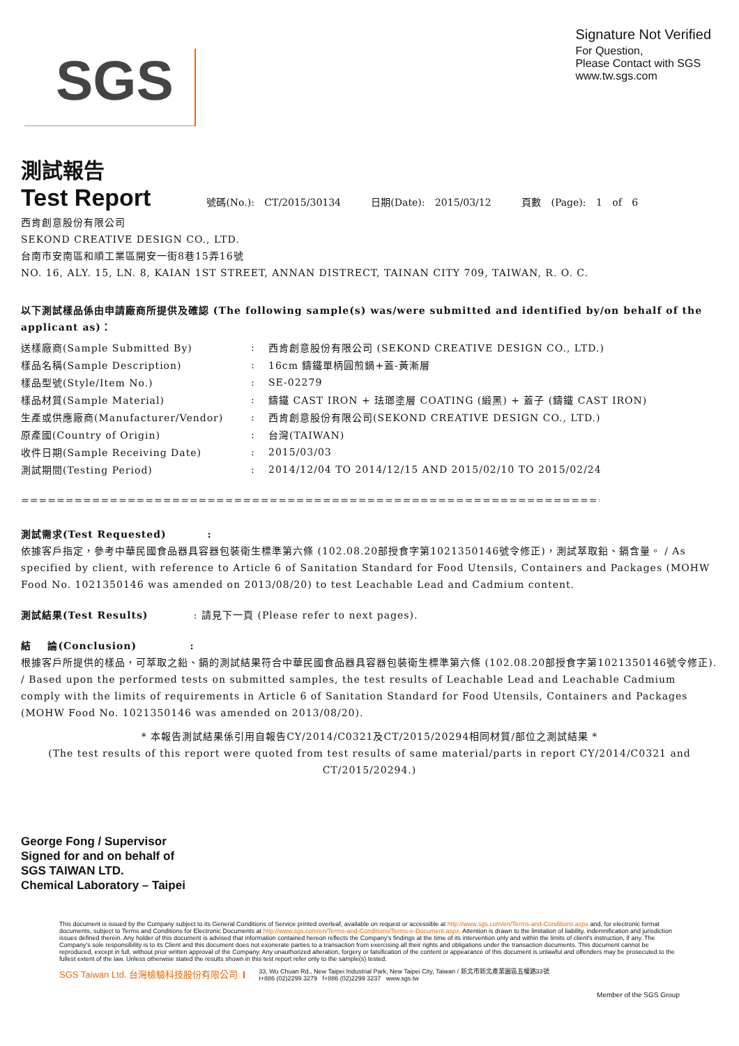SGS
Signature Not Verified
For Question,
Please Contact with SGS
www.tw.sgs.com
測試報告
Test Report 號碼(No.): CT/2015/30134 日期(Date): 2015/03/12 頁數 (Page): 1 of 6
西肯創意股份有限公司
SEKOND CREATIVE DESIGN CO., LTD.
台南市安南區和順工業區開安一街8巷15弄16號
NO. 16, ALY. 15, LN. 8, KAIAN 1ST STREET, ANNAN DISTRECT, TAINAN CITY 709, TAIWAN, R. O. C.
以下測試樣品係由申請廠商所提供及確認 (The following sample(s) was/were submitted and identified by/on behalf of the applicant as)：
| 送樣廠商(Sample Submitted By) | : | 西肯創意股份有限公司 (SEKOND CREATIVE DESIGN CO., LTD.) |
| 樣品名稱(Sample Description) | : | 16cm 鑄鐵單柄圓煎鍋+蓋-黃漸層 |
| 樣品型號(Style/Item No.) | : | SE-02279 |
| 樣品材質(Sample Material) | : | 鑄鐵 CAST IRON + 珐瑯塗層 COATING (緞黑) + 蓋子 (鑄鐵 CAST IRON) |
| 生產或供應廠商(Manufacturer/Vendor) | : | 西肯創意股份有限公司(SEKOND CREATIVE DESIGN CO., LTD.) |
| 原產國(Country of Origin) | : | 台灣(TAIWAN) |
| 收件日期(Sample Receiving Date) | : | 2015/03/03 |
| 測試期間(Testing Period) | : | 2014/12/04 TO 2014/12/15 AND 2015/02/10 TO 2015/02/24 |
==========================================================================================
測試需求(Test Requested) :
依據客戶指定，參考中華民國食品器具容器包裝衛生標準第六條 (102.08.20部授食字第1021350146號令修正)，測試萃取鉛、鎘含量。 / As specified by client, with refer­ence to Article 6 of Sanitation Standard for Food Utensils, Containers and Packages (MOHW Food No. 1021350146 was amended on 2013/08/20) to test Leachable Lead and Cadmium content.
測試結果(Test Results) : 請見下一頁 (Please refer to next pages).
結 論(Conclusion) :
根據客戶所提供的樣品，可萃取之鉛、鎘的測試結果符合中華民國食品器具容器包裝衛生標準第六條 (102.08.20部授食字第1021350146號令修正). / Based upon the performed tests on submitted samples, the test results of Leachable Lead and Leachable Cadmium comply with the limits of requirements in Article 6 of Sanitation Standard for Food Utensils, Containers and Packages (MOHW Food No. 1021350146 was amended on 2013/08/20).
* 本報告測試結果係引用自報告CY/2014/C0321及CT/2015/20294相同材質/部位之測試結果 *
(The test results of this report were quoted from test results of same material/parts in report CY/2014/C0321 and CT/2015/20294.)
George Fong / Supervisor
Signed for and on behalf of
SGS TAIWAN LTD.
Chemical Laboratory – Taipei
This document is issued by the Company subject to its General Conditions of Service printed overleaf, available on request or accessible at http://www.sgs.com/en/Terms-and-Conditions.aspx and, for electronic format documents, subject to Terms and Conditions for Electronic Documents at http://www.sgs.com/en/Terms-and-Conditions/Terms-e-Document.aspx. Attention is drawn to the limitation of liability, indemnification and jurisdiction issues defined therein. Any holder of this document is advised that information contained hereon reflects the Company's findings at the time of its intervention only and within the limits of client's instruction, if any. The Company's sole responsibility is to its Client and this document does not exonerate parties to a transaction from exercising all their rights and obligations under the transaction documents. This document cannot be reproduced, except in full, without prior written approval of the Company. Any unauthorized alteration, forgery or falsification of the content or appearance of this document is unlawful and offenders may be prosecuted to the fullest extent of the law. Unless otherwise stated the results shown in this test report refer only to the sample(s) tested.
SGS Taiwan Ltd. 台灣檢驗科技股份有限公司 33, Wu Chuan Rd., New Taipei Industrial Park, New Taipei City, Taiwan / 新北市新北產業園區五權路33號
t+886 (02)2299 3279 f+886 (02)2299 3237 www.sgs.tw
Member of the SGS Group